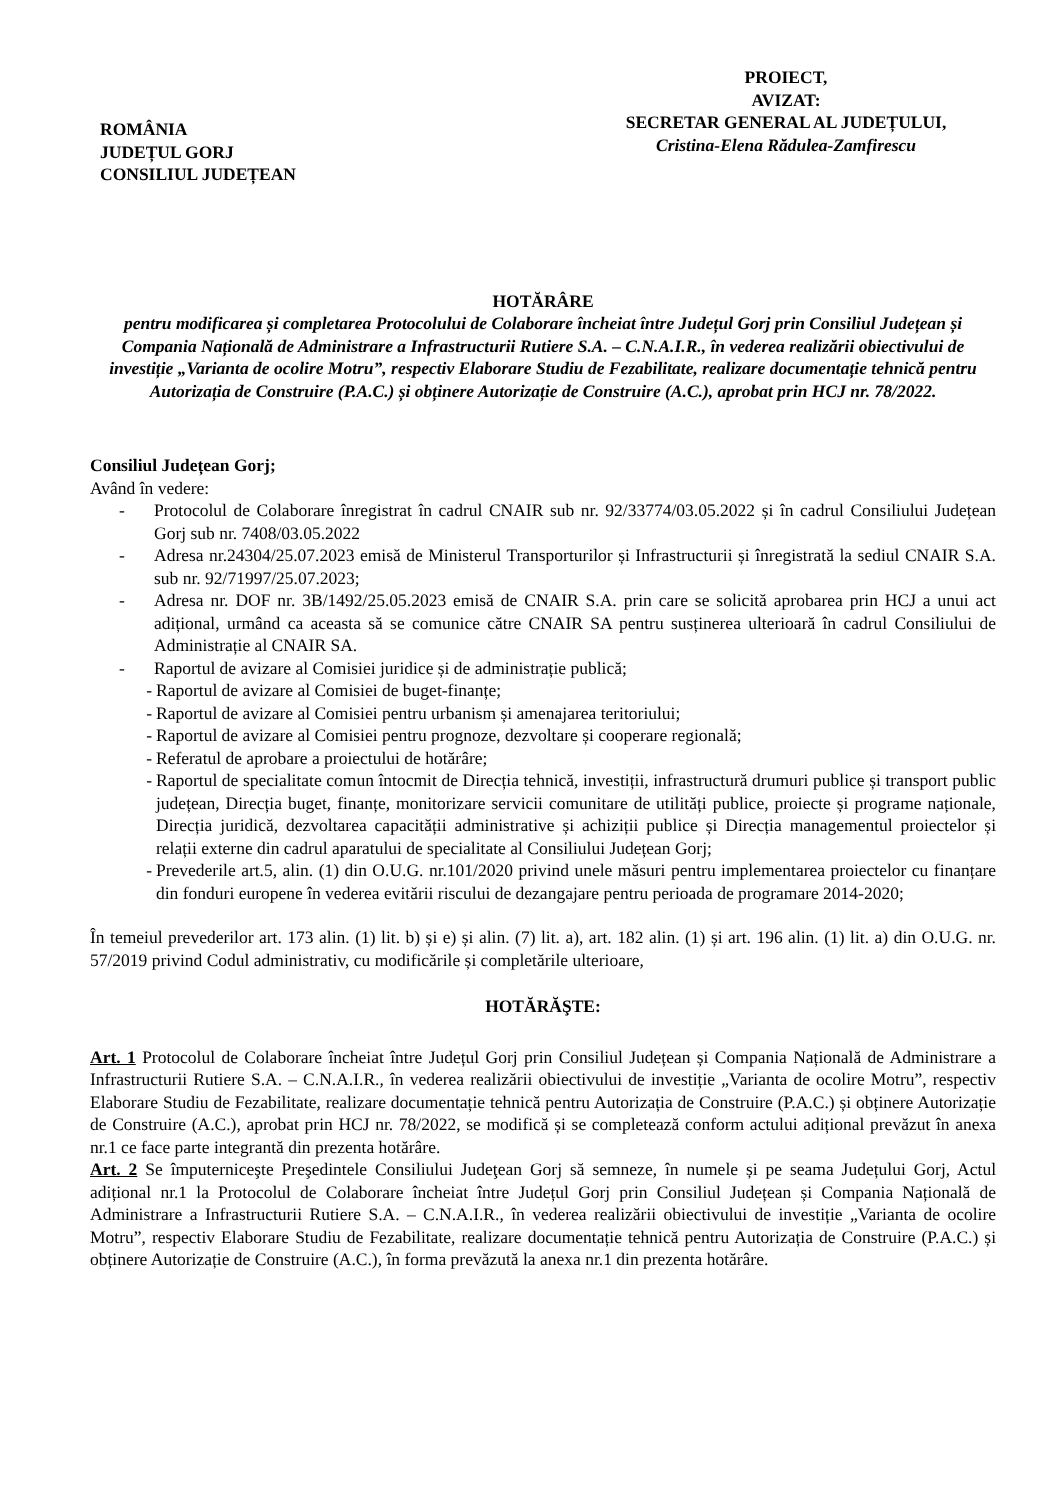ROMÂNIA
JUDEȚUL GORJ
CONSILIUL JUDEȚEAN
PROIECT,
AVIZAT:
SECRETAR GENERAL AL JUDEȚULUI,
Cristina-Elena Rădulea-Zamfirescu
HOTĂRÂRE
pentru modificarea și completarea Protocolului de Colaborare încheiat între Județul Gorj prin Consiliul Județean și Compania Națională de Administrare a Infrastructurii Rutiere S.A. – C.N.A.I.R., în vederea realizării obiectivului de investiție „Varianta de ocolire Motru”, respectiv Elaborare Studiu de Fezabilitate, realizare documentație tehnică pentru Autorizația de Construire (P.A.C.) și obținere Autorizație de Construire (A.C.), aprobat prin HCJ nr. 78/2022.
Consiliul Județean Gorj;
Având în vedere:
- Protocolul de Colaborare înregistrat în cadrul CNAIR sub nr. 92/33774/03.05.2022 și în cadrul Consiliului Județean Gorj sub nr. 7408/03.05.2022
- Adresa nr.24304/25.07.2023 emisă de Ministerul Transporturilor și Infrastructurii și înregistrată la sediul CNAIR S.A. sub nr. 92/71997/25.07.2023;
- Adresa nr. DOF nr. 3B/1492/25.05.2023 emisă de CNAIR S.A. prin care se solicită aprobarea prin HCJ a unui act adițional, urmând ca aceasta să se comunice către CNAIR SA pentru susținerea ulterioară în cadrul Consiliului de Administrație al CNAIR SA.
- Raportul de avizare al Comisiei juridice și de administrație publică;
- Raportul de avizare al Comisiei de buget-finanțe;
- Raportul de avizare al Comisiei pentru urbanism și amenajarea teritoriului;
- Raportul de avizare al Comisiei pentru prognoze, dezvoltare și cooperare regională;
- Referatul de aprobare a proiectului de hotărâre;
- Raportul de specialitate comun întocmit de Direcția tehnică, investiții, infrastructură drumuri publice și transport public județean, Direcția buget, finanțe, monitorizare servicii comunitare de utilități publice, proiecte și programe naționale, Direcția juridică, dezvoltarea capacității administrative și achiziții publice și Direcția managementul proiectelor și relații externe din cadrul aparatului de specialitate al Consiliului Județean Gorj;
- Prevederile art.5, alin. (1) din O.U.G. nr.101/2020 privind unele măsuri pentru implementarea proiectelor cu finanțare din fonduri europene în vederea evitării riscului de dezangajare pentru perioada de programare 2014-2020;
În temeiul prevederilor art. 173 alin. (1) lit. b) și e) și alin. (7) lit. a), art. 182 alin. (1) și art. 196 alin. (1) lit. a) din O.U.G. nr. 57/2019 privind Codul administrativ, cu modificările și completările ulterioare,
HOTĂRĂŞTE:
Art. 1 Protocolul de Colaborare încheiat între Județul Gorj prin Consiliul Județean și Compania Națională de Administrare a Infrastructurii Rutiere S.A. – C.N.A.I.R., în vederea realizării obiectivului de investiție „Varianta de ocolire Motru”, respectiv Elaborare Studiu de Fezabilitate, realizare documentație tehnică pentru Autorizația de Construire (P.A.C.) și obținere Autorizație de Construire (A.C.), aprobat prin HCJ nr. 78/2022, se modifică și se completează conform actului adițional prevăzut în anexa nr.1 ce face parte integrantă din prezenta hotărâre.
Art. 2 Se împuterniceşte Preşedintele Consiliului Judeţean Gorj să semneze, în numele și pe seama Județului Gorj, Actul adițional nr.1 la Protocolul de Colaborare încheiat între Județul Gorj prin Consiliul Județean și Compania Națională de Administrare a Infrastructurii Rutiere S.A. – C.N.A.I.R., în vederea realizării obiectivului de investiție „Varianta de ocolire Motru”, respectiv Elaborare Studiu de Fezabilitate, realizare documentație tehnică pentru Autorizația de Construire (P.A.C.) și obținere Autorizație de Construire (A.C.), în forma prevăzută la anexa nr.1 din prezenta hotărâre.